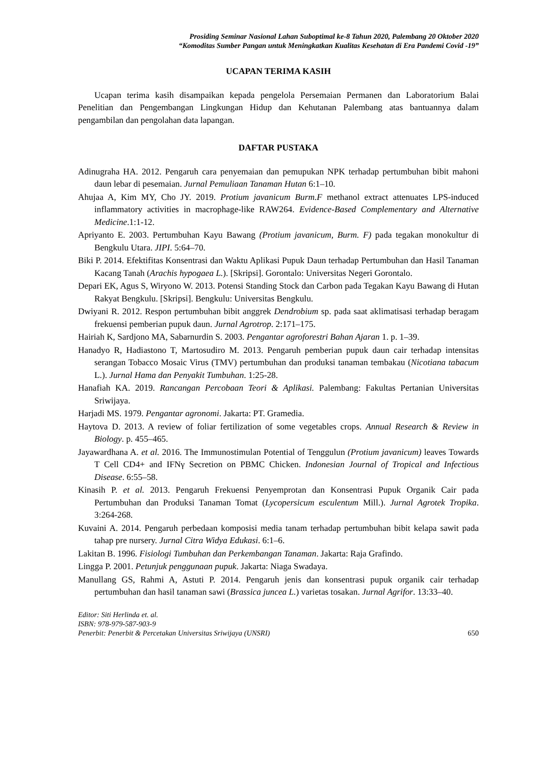Prosiding Seminar Nasional Lahan Suboptimal ke-8 Tahun 2020, Palembang 20 Oktober 2020
“Komoditas Sumber Pangan untuk Meningkatkan Kualitas Kesehatan di Era Pandemi Covid -19”
UCAPAN TERIMA KASIH
Ucapan terima kasih disampaikan kepada pengelola Persemaian Permanen dan Laboratorium Balai Penelitian dan Pengembangan Lingkungan Hidup dan Kehutanan Palembang atas bantuannya dalam pengambilan dan pengolahan data lapangan.
DAFTAR PUSTAKA
Adinugraha HA. 2012. Pengaruh cara penyemaian dan pemupukan NPK terhadap pertumbuhan bibit mahoni daun lebar di pesemaian. Jurnal Pemuliaan Tanaman Hutan 6:1–10.
Ahujaa A, Kim MY, Cho JY. 2019. Protium javanicum Burm.F methanol extract attenuates LPS-induced inflammatory activities in macrophage-like RAW264. Evidence-Based Complementary and Alternative Medicine.1:1-12.
Apriyanto E. 2003. Pertumbuhan Kayu Bawang (Protium javanicum, Burm. F) pada tegakan monokultur di Bengkulu Utara. JIPI. 5:64–70.
Biki P. 2014. Efektifitas Konsentrasi dan Waktu Aplikasi Pupuk Daun terhadap Pertumbuhan dan Hasil Tanaman Kacang Tanah (Arachis hypogaea L.). [Skripsi]. Gorontalo: Universitas Negeri Gorontalo.
Depari EK, Agus S, Wiryono W. 2013. Potensi Standing Stock dan Carbon pada Tegakan Kayu Bawang di Hutan Rakyat Bengkulu. [Skripsi]. Bengkulu: Universitas Bengkulu.
Dwiyani R. 2012. Respon pertumbuhan bibit anggrek Dendrobium sp. pada saat aklimatisasi terhadap beragam frekuensi pemberian pupuk daun. Jurnal Agrotrop. 2:171–175.
Hairiah K, Sardjono MA, Sabarnurdin S. 2003. Pengantar agroforestri Bahan Ajaran 1. p. 1–39.
Hanadyo R, Hadiastono T, Martosudiro M. 2013. Pengaruh pemberian pupuk daun cair terhadap intensitas serangan Tobacco Mosaic Virus (TMV) pertumbuhan dan produksi tanaman tembakau (Nicotiana tabacum L.). Jurnal Hama dan Penyakit Tumbuhan. 1:25-28.
Hanafiah KA. 2019. Rancangan Percobaan Teori & Aplikasi. Palembang: Fakultas Pertanian Universitas Sriwijaya.
Harjadi MS. 1979. Pengantar agronomi. Jakarta: PT. Gramedia.
Haytova D. 2013. A review of foliar fertilization of some vegetables crops. Annual Research & Review in Biology. p. 455–465.
Jayawardhana A. et al. 2016. The Immunostimulan Potential of Tenggulun (Protium javanicum) leaves Towards T Cell CD4+ and IFNγ Secretion on PBMC Chicken. Indonesian Journal of Tropical and Infectious Disease. 6:55–58.
Kinasih P. et al. 2013. Pengaruh Frekuensi Penyemprotan dan Konsentrasi Pupuk Organik Cair pada Pertumbuhan dan Produksi Tanaman Tomat (Lycopersicum esculentum Mill.). Jurnal Agrotek Tropika. 3:264-268.
Kuvaini A. 2014. Pengaruh perbedaan komposisi media tanam terhadap pertumbuhan bibit kelapa sawit pada tahap pre nursery. Jurnal Citra Widya Edukasi. 6:1–6.
Lakitan B. 1996. Fisiologi Tumbuhan dan Perkembangan Tanaman. Jakarta: Raja Grafindo.
Lingga P. 2001. Petunjuk penggunaan pupuk. Jakarta: Niaga Swadaya.
Manullang GS, Rahmi A, Astuti P. 2014. Pengaruh jenis dan konsentrasi pupuk organik cair terhadap pertumbuhan dan hasil tanaman sawi (Brassica juncea L.) varietas tosakan. Jurnal Agrifor. 13:33–40.
Editor: Siti Herlinda et. al.
ISBN: 978-979-587-903-9
Penerbit: Penerbit & Percetakan Universitas Sriwijaya (UNSRI) 650